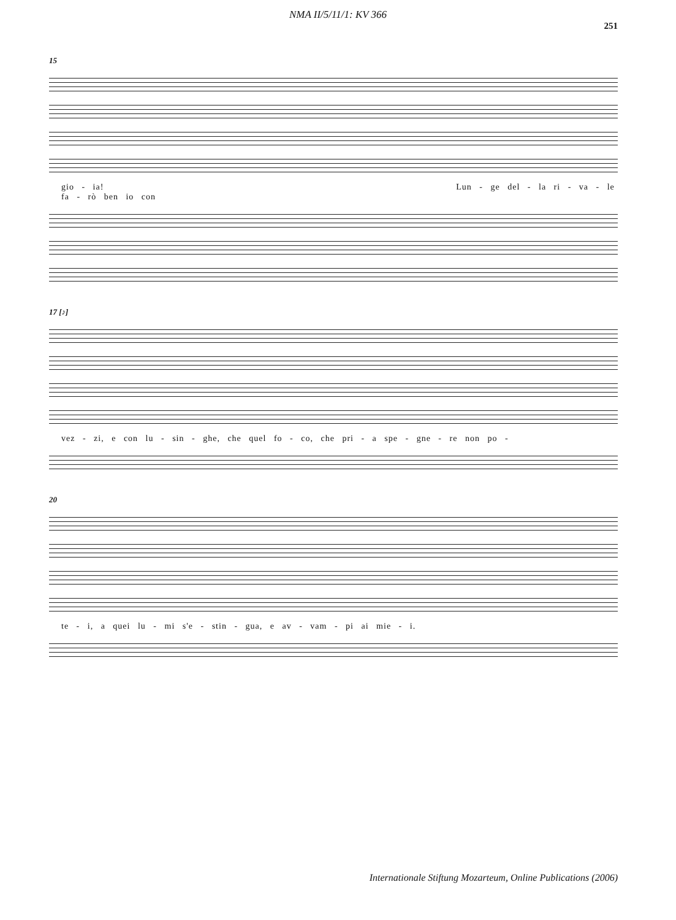NMA II/5/11/1: KV 366
251
15
gio - ia! Lun - ge del - la ri - va - le fa - rò ben io con
17 [♪]
vez - zi, e con lu - sin - ghe, che quel fo - co, che pri - a spe - gne - re non po -
20
te - i, a quei lu - mi s'e - stin - gua, e av - vam - pi ai mie - i.
Internationale Stiftung Mozarteum, Online Publications (2006)